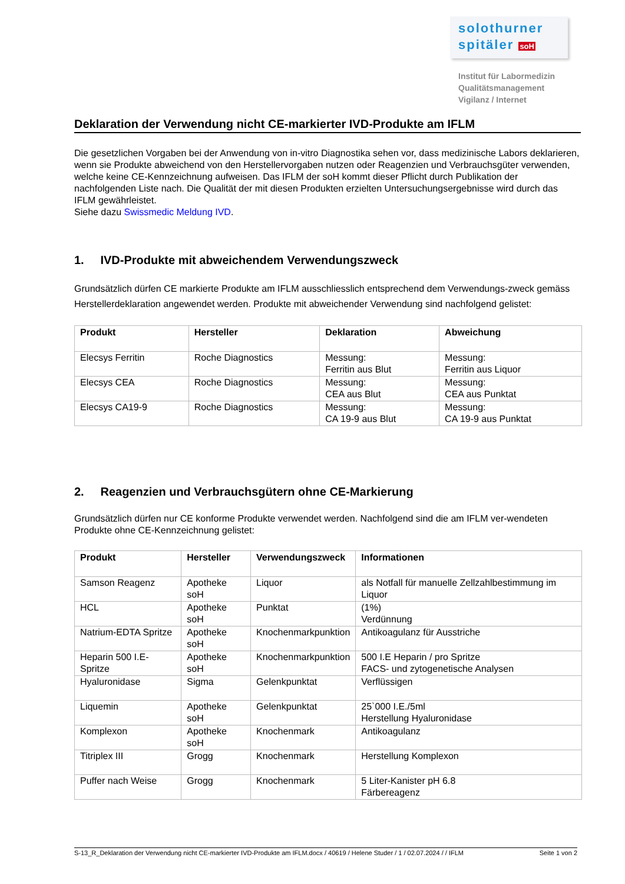solothurner
spitäler soH
Institut für Labormedizin
Qualitätsmanagement
Vigilanz / Internet
Deklaration der Verwendung nicht CE-markierter IVD-Produkte am IFLM
Die gesetzlichen Vorgaben bei der Anwendung von in-vitro Diagnostika sehen vor, dass medizinische Labors deklarieren, wenn sie Produkte abweichend von den Herstellervorgaben nutzen oder Reagenzien und Verbrauchsgüter verwenden, welche keine CE-Kennzeichnung aufweisen. Das IFLM der soH kommt dieser Pflicht durch Publikation der nachfolgenden Liste nach. Die Qualität der mit diesen Produkten erzielten Untersuchungsergebnisse wird durch das IFLM gewährleistet.
Siehe dazu Swissmedic Meldung IVD.
1. IVD-Produkte mit abweichendem Verwendungszweck
Grundsätzlich dürfen CE markierte Produkte am IFLM ausschliesslich entsprechend dem Verwendungs-zweck gemäss Herstellerdeklaration angewendet werden. Produkte mit abweichender Verwendung sind nachfolgend gelistet:
| Produkt | Hersteller | Deklaration | Abweichung |
| --- | --- | --- | --- |
| Elecsys Ferritin | Roche Diagnostics | Messung: Ferritin aus Blut | Messung: Ferritin aus Liquor |
| Elecsys CEA | Roche Diagnostics | Messung: CEA aus Blut | Messung: CEA aus Punktat |
| Elecsys CA19-9 | Roche Diagnostics | Messung: CA 19-9 aus Blut | Messung: CA 19-9 aus Punktat |
2. Reagenzien und Verbrauchsgütern ohne CE-Markierung
Grundsätzlich dürfen nur CE konforme Produkte verwendet werden. Nachfolgend sind die am IFLM ver-wendeten Produkte ohne CE-Kennzeichnung gelistet:
| Produkt | Hersteller | Verwendungszweck | Informationen |
| --- | --- | --- | --- |
| Samson Reagenz | Apotheke soH | Liquor | als Notfall für manuelle Zellzahlbestimmung im Liquor |
| HCL | Apotheke soH | Punktat | (1%) Verdünnung |
| Natrium-EDTA Spritze | Apotheke soH | Knochenmarkpunktion | Antikoagulanz für Ausstriche |
| Heparin 500 I.E-Spritze | Apotheke soH | Knochenmarkpunktion | 500 I.E Heparin / pro Spritze FACS- und zytogenetische Analysen |
| Hyaluronidase | Sigma | Gelenkpunktat | Verflüssigen |
| Liquemin | Apotheke soH | Gelenkpunktat | 25`000 I.E./5ml Herstellung Hyaluronidase |
| Komplexon | Apotheke soH | Knochenmark | Antikoagulanz |
| Titriplex III | Grogg | Knochenmark | Herstellung Komplexon |
| Puffer nach Weise | Grogg | Knochenmark | 5 Liter-Kanister pH 6.8 Färbereagenz |
S-13_R_Deklaration der Verwendung nicht CE-markierter IVD-Produkte am IFLM.docx / 40619 / Helene Studer / 1 / 02.07.2024 / / IFLM Seite 1 von 2